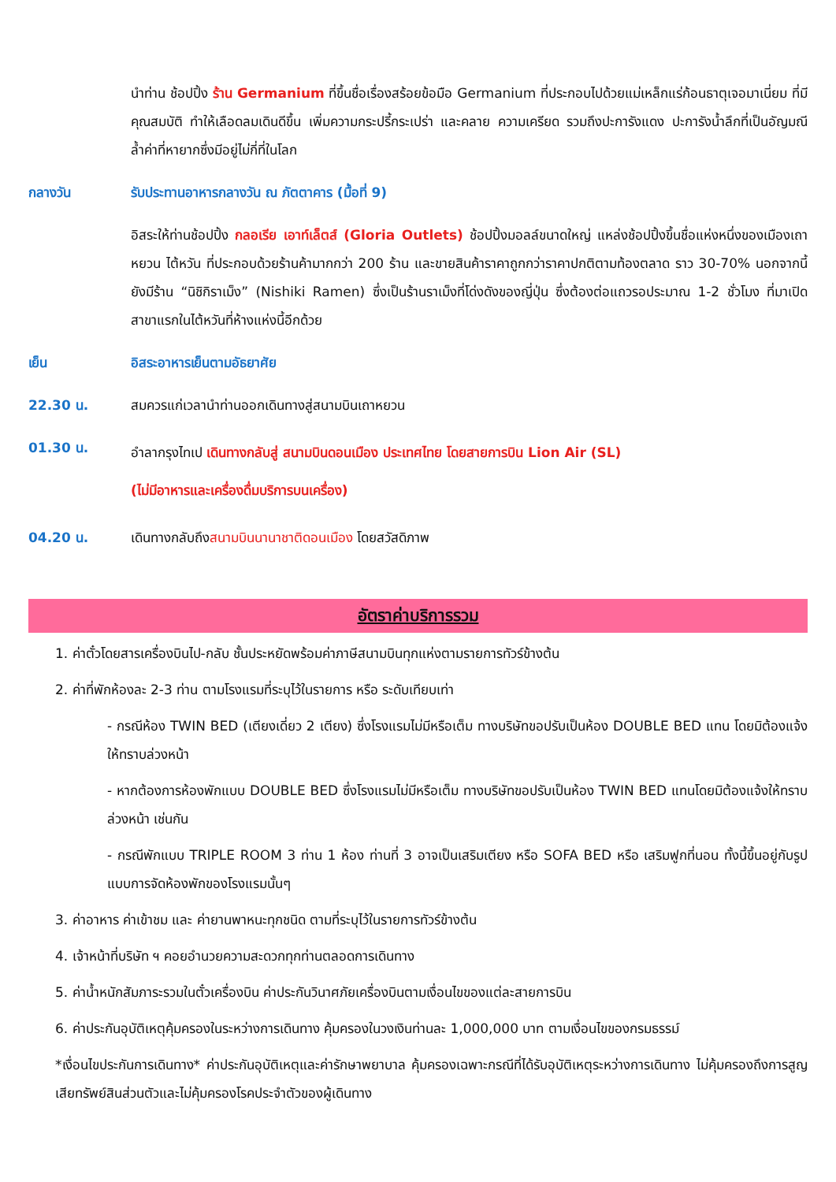นำท่าน ช้อปปิ้ง ร้าน Germanium ที่ขึ้นชื่อเรื่องสร้อยข้อมือ Germanium ที่ประกอบไปด้วยแม่เหล็กแร่ก้อนธาตุเจอมาเนี่ยม ที่มีคุณสมบัติ ทำให้เลือดลมเดินดีขึ้น เพิ่มความกระปรี้กระเปร่า และคลาย ความเครียด รวมถึงปะการังแดง ปะการังน้ำลึกที่เป็นอัญมณีล้ำค่าที่หายากซึ่งมีอยู่ไม่กี่ที่ในโลก
กลางวัน รับประทานอาหารกลางวัน ณ ภัตตาคาร (มื้อที่ 9)
อิสระให้ท่านช้อปปิ้ง กลอเรีย เอาท์เล็ตส์ (Gloria Outlets) ช้อปปิ้งมอลล์ขนาดใหญ่ แหล่งช้อปปิ้งขึ้นชื่อแห่งหนึ่งของเมืองเถาหยวน ไต้หวัน ที่ประกอบด้วยร้านค้ามากกว่า 200 ร้าน และขายสินค้าราคาถูกกว่าราคาปกติตามท้องตลาด ราว 30-70% นอกจากนี้ยังมีร้าน “นิชิกิราเม็ง” (Nishiki Ramen) ซึ่งเป็นร้านราเม็งที่โด่งดังของญี่ปุ่น ซึ่งต้องต่อแถวรอประมาณ 1-2 ชั่วโมง ที่มาเปิดสาขาแรกในไต้หวันที่ห้างแห่งนี้อีกด้วย
เย็น อิสระอาหารเย็นตามอัธยาศัย
22.30 น. สมควรแก่เวลานำท่านออกเดินทางสู่สนามบินเถาหยวน
01.30 น.
อำลากรุงไทเป เดินทางกลับสู่ สนามบินดอนเมือง ประเทศไทย โดยสายการบิน Lion Air (SL)
(ไม่มีอาหารและเครื่องดื่มบริการบนเครื่อง)
04.20 น. เดินทางกลับถึงสนามบินนานาชาติดอนเมือง โดยสวัสดิภาพ
อัตราค่าบริการรวม
1. ค่าตั๋วโดยสารเครื่องบินไป-กลับ ชั้นประหยัดพร้อมค่าภาษีสนามบินทุกแห่งตามรายการทัวร์ข้างต้น
2. ค่าที่พักห้องละ 2-3 ท่าน ตามโรงแรมที่ระบุไว้ในรายการ หรือ ระดับเทียบเท่า
- กรณีห้อง TWIN BED (เตียงเดี่ยว 2 เตียง) ซึ่งโรงแรมไม่มีหรือเต็ม ทางบริษัทขอปรับเป็นห้อง DOUBLE BED แทน โดยมิต้องแจ้งให้ทราบล่วงหน้า
- หากต้องการห้องพักแบบ DOUBLE BED ซึ่งโรงแรมไม่มีหรือเต็ม ทางบริษัทขอปรับเป็นห้อง TWIN BED แทนโดยมิต้องแจ้งให้ทราบล่วงหน้า เช่นกัน
- กรณีพักแบบ TRIPLE ROOM 3 ท่าน 1 ห้อง ท่านที่ 3 อาจเป็นเสริมเตียง หรือ SOFA BED หรือ เสริมฟูกที่นอน ทั้งนี้ขึ้นอยู่กับรูปแบบการจัดห้องพักของโรงแรมนั้นๆ
3. ค่าอาหาร ค่าเข้าชม และ ค่ายานพาหนะทุกชนิด ตามที่ระบุไว้ในรายการทัวร์ข้างต้น
4. เจ้าหน้าที่บริษัท ฯ คอยอำนวยความสะดวกทุกท่านตลอดการเดินทาง
5. ค่าน้ำหนักสัมภาระรวมในตั๋วเครื่องบิน ค่าประกันวินาศภัยเครื่องบินตามเงื่อนไขของแต่ละสายการบิน
6. ค่าประกันอุบัติเหตุคุ้มครองในระหว่างการเดินทาง คุ้มครองในวงเงินท่านละ 1,000,000 บาท ตามเงื่อนไขของกรมธรรม์
*เงื่อนไขประกันการเดินทาง* ค่าประกันอุบัติเหตุและค่ารักษาพยาบาล คุ้มครองเฉพาะกรณีที่ได้รับอุบัติเหตุระหว่างการเดินทาง ไม่คุ้มครองถึงการสูญเสียทรัพย์สินส่วนตัวและไม่คุ้มครองโรคประจำตัวของผู้เดินทาง